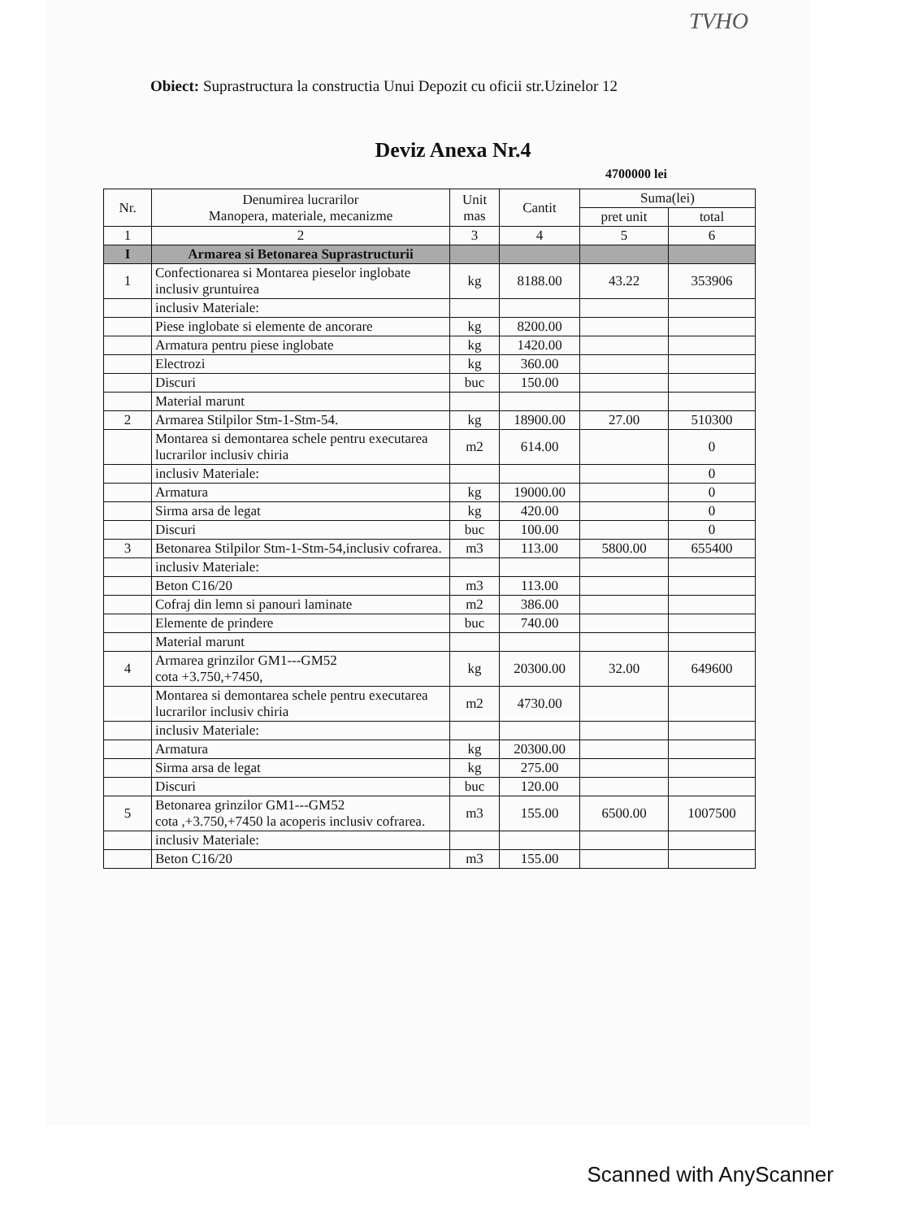TVHO
Obiect: Suprastructura la constructia Unui Depozit cu oficii str.Uzinelor 12
Deviz Anexa Nr.4
4700000 lei
| Nr. | Denumirea lucrarilor Manopera, materiale, mecanizme | Unit mas | Cantit | Suma(lei) | |
| --- | --- | --- | --- | --- | --- |
| | | | | pret unit | total |
| 1 | 2 | 3 | 4 | 5 | 6 |
| I | Armarea si Betonarea Suprastructurii | | | | |
| 1 | Confectionarea si Montarea pieselor inglobate inclusiv gruntuirea | kg | 8188.00 | 43.22 | 353906 |
| | inclusiv Materiale: | | | | |
| | Piese inglobate si elemente de ancorare | kg | 8200.00 | | |
| | Armatura pentru piese inglobate | kg | 1420.00 | | |
| | Electrozi | kg | 360.00 | | |
| | Discuri | buc | 150.00 | | |
| | Material marunt | | | | |
| 2 | Armarea Stilpilor Stm-1-Stm-54. | kg | 18900.00 | 27.00 | 510300 |
| | Montarea si demontarea schele pentru executarea lucrarilor inclusiv chiria | m2 | 614.00 | | 0 |
| | inclusiv Materiale: | | | | 0 |
| | Armatura | kg | 19000.00 | | 0 |
| | Sirma arsa de legat | kg | 420.00 | | 0 |
| | Discuri | buc | 100.00 | | 0 |
| 3 | Betonarea Stilpilor Stm-1-Stm-54,inclusiv cofrarea. | m3 | 113.00 | 5800.00 | 655400 |
| | inclusiv Materiale: | | | | |
| | Beton C16/20 | m3 | 113.00 | | |
| | Cofraj din lemn si panouri laminate | m2 | 386.00 | | |
| | Elemente de prindere | buc | 740.00 | | |
| | Material marunt | | | | |
| 4 | Armarea grinzilor GM1---GM52 cota +3.750,+7450, | kg | 20300.00 | 32.00 | 649600 |
| | Montarea si demontarea schele pentru executarea lucrarilor inclusiv chiria | m2 | 4730.00 | | |
| | inclusiv Materiale: | | | | |
| | Armatura | kg | 20300.00 | | |
| | Sirma arsa de legat | kg | 275.00 | | |
| | Discuri | buc | 120.00 | | |
| 5 | Betonarea grinzilor GM1---GM52 cota ,+3.750,+7450 la acoperis inclusiv cofrarea. | m3 | 155.00 | 6500.00 | 1007500 |
| | inclusiv Materiale: | | | | |
| | Beton C16/20 | m3 | 155.00 | | |
Scanned with AnyScanner